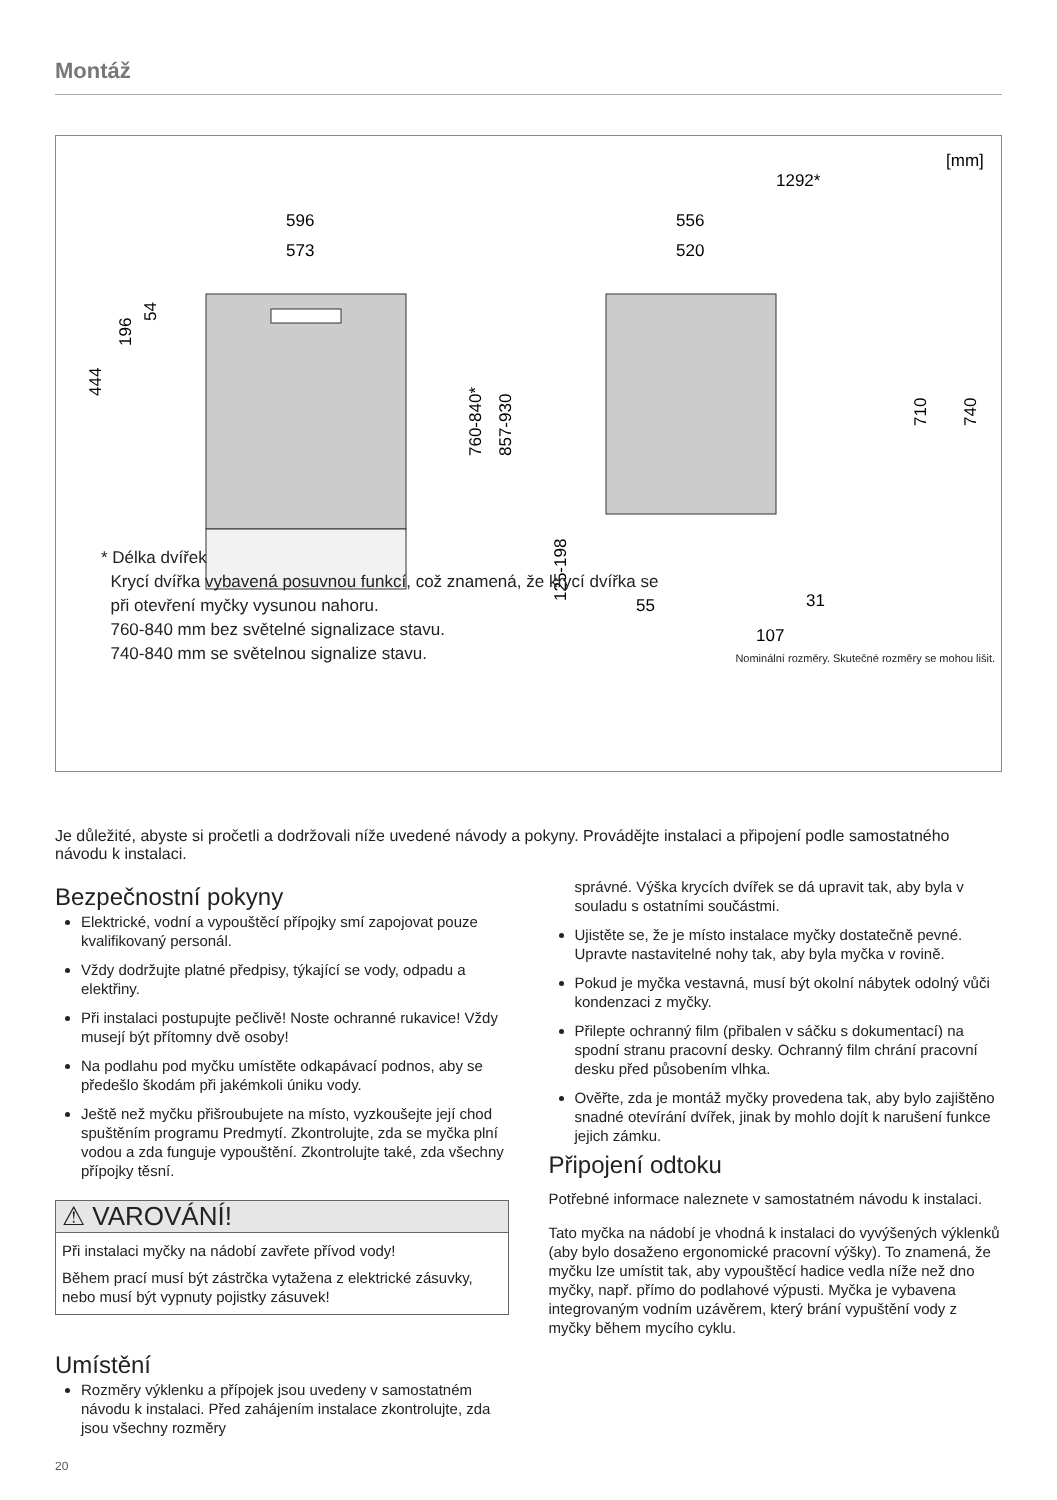Montáž
[mm]
596
573
556
520
1292*
710
740
55
31
107
54
196
444
760-840*
857-930
125-198
* Délka dvířek
Krycí dvířka vybavená posuvnou funkcí, což znamená, že krycí dvířka se
při otevření myčky vysunou nahoru.
760-840 mm bez světelné signalizace stavu.
740-840 mm se světelnou signalize stavu.
Nominální rozměry. Skutečné rozměry se mohou lišit.
Je důležité, abyste si pročetli a dodržovali níže uvedené návody a pokyny. Provádějte instalaci a připojení podle samostatného návodu k instalaci.
Bezpečnostní pokyny
Elektrické, vodní a vypouštěcí přípojky smí zapojovat pouze kvalifikovaný personál.
Vždy dodržujte platné předpisy, týkající se vody, odpadu a elektřiny.
Při instalaci postupujte pečlivě! Noste ochranné rukavice! Vždy musejí být přítomny dvě osoby!
Na podlahu pod myčku umístěte odkapávací podnos, aby se předešlo škodám při jakémkoli úniku vody.
Ještě než myčku přišroubujete na místo, vyzkoušejte její chod spuštěním programu Predmytí. Zkontrolujte, zda se myčka plní vodou a zda funguje vypouštění. Zkontrolujte také, zda všechny přípojky těsní.
⚠ VAROVÁNÍ!
Při instalaci myčky na nádobí zavřete přívod vody!
Během prací musí být zástrčka vytažena z elektrické zásuvky, nebo musí být vypnuty pojistky zásuvek!
Umístění
Rozměry výklenku a přípojek jsou uvedeny v samostatném návodu k instalaci. Před zahájením instalace zkontrolujte, zda jsou všechny rozměry
správné. Výška krycích dvířek se dá upravit tak, aby byla v souladu s ostatními součástmi.
Ujistěte se, že je místo instalace myčky dostatečně pevné. Upravte nastavitelné nohy tak, aby byla myčka v rovině.
Pokud je myčka vestavná, musí být okolní nábytek odolný vůči kondenzaci z myčky.
Přilepte ochranný film (přibalen v sáčku s dokumentací) na spodní stranu pracovní desky. Ochranný film chrání pracovní desku před působením vlhka.
Ověřte, zda je montáž myčky provedena tak, aby bylo zajištěno snadné otevírání dvířek, jinak by mohlo dojít k narušení funkce jejich zámku.
Připojení odtoku
Potřebné informace naleznete v samostatném návodu k instalaci.
Tato myčka na nádobí je vhodná k instalaci do vyvýšených výklenků (aby bylo dosaženo ergonomické pracovní výšky). To znamená, že myčku lze umístit tak, aby vypouštěcí hadice vedla níže než dno myčky, např. přímo do podlahové výpusti. Myčka je vybavena integrovaným vodním uzávěrem, který brání vypuštění vody z myčky během mycího cyklu.
20